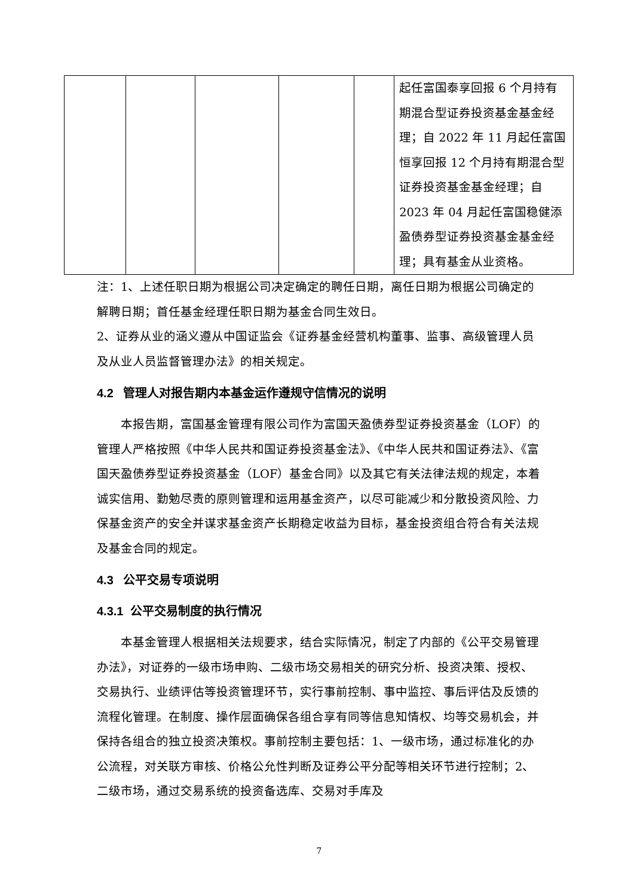| | | | | | 起任富国泰享回报 6 个月持有期混合型证券投资基金基金经理；自 2022 年 11 月起任富国恒享回报 12 个月持有期混合型证券投资基金基金经理；自 2023 年 04 月起任富国稳健添盈债券型证券投资基金基金经理；具有基金从业资格。 |
注：1、上述任职日期为根据公司决定确定的聘任日期，离任日期为根据公司确定的解聘日期；首任基金经理任职日期为基金合同生效日。
2、证券从业的涵义遵从中国证监会《证券基金经营机构董事、监事、高级管理人员及从业人员监督管理办法》的相关规定。
4.2 管理人对报告期内本基金运作遵规守信情况的说明
本报告期，富国基金管理有限公司作为富国天盈债券型证券投资基金（LOF）的管理人严格按照《中华人民共和国证券投资基金法》、《中华人民共和国证券法》、《富国天盈债券型证券投资基金（LOF）基金合同》以及其它有关法律法规的规定，本着诚实信用、勤勉尽责的原则管理和运用基金资产，以尽可能减少和分散投资风险、力保基金资产的安全并谋求基金资产长期稳定收益为目标，基金投资组合符合有关法规及基金合同的规定。
4.3 公平交易专项说明
4.3.1 公平交易制度的执行情况
本基金管理人根据相关法规要求，结合实际情况，制定了内部的《公平交易管理办法》，对证券的一级市场申购、二级市场交易相关的研究分析、投资决策、授权、交易执行、业绩评估等投资管理环节，实行事前控制、事中监控、事后评估及反馈的流程化管理。在制度、操作层面确保各组合享有同等信息知情权、均等交易机会，并保持各组合的独立投资决策权。事前控制主要包括：1、一级市场，通过标准化的办公流程，对关联方审核、价格公允性判断及证券公平分配等相关环节进行控制；2、二级市场，通过交易系统的投资备选库、交易对手库及
7